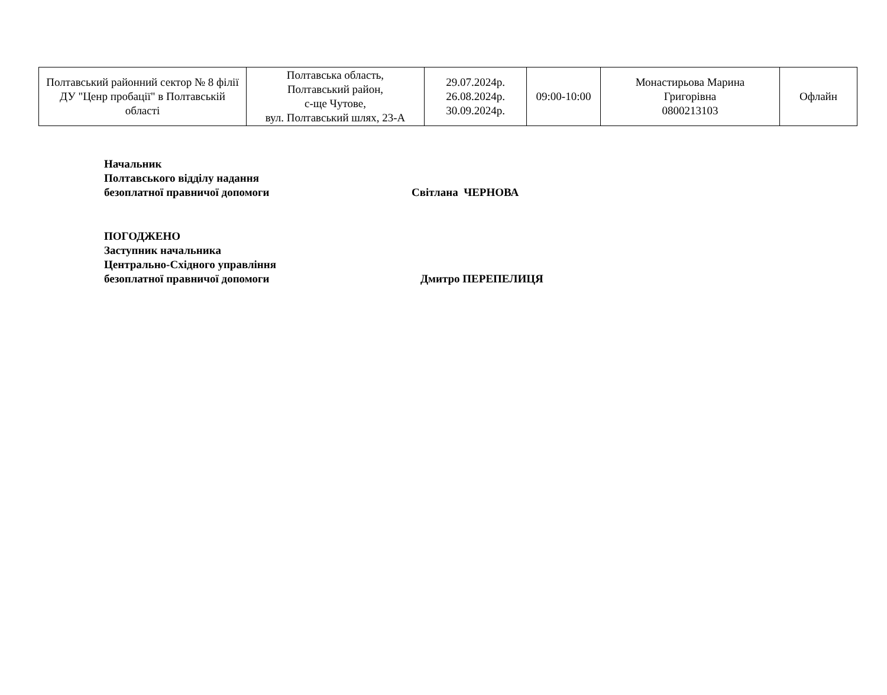| Полтавський районний сектор № 8 філії ДУ "Ценр пробації" в Полтавській області | Полтавська область, Полтавський район, с-ще Чутове, вул. Полтавський шлях, 23-А | 29.07.2024р. 26.08.2024р. 30.09.2024р. | 09:00-10:00 | Монастирьова Марина Григорівна 0800213103 | Офлайн |
Начальник
Полтавського відділу надання
безоплатної правничої допомоги Світлана ЧЕРНОВА
ПОГОДЖЕНО
Заступник начальника
Центрально-Східного управління
безоплатної правничої допомоги Дмитро ПЕРЕПЕЛИЦЯ